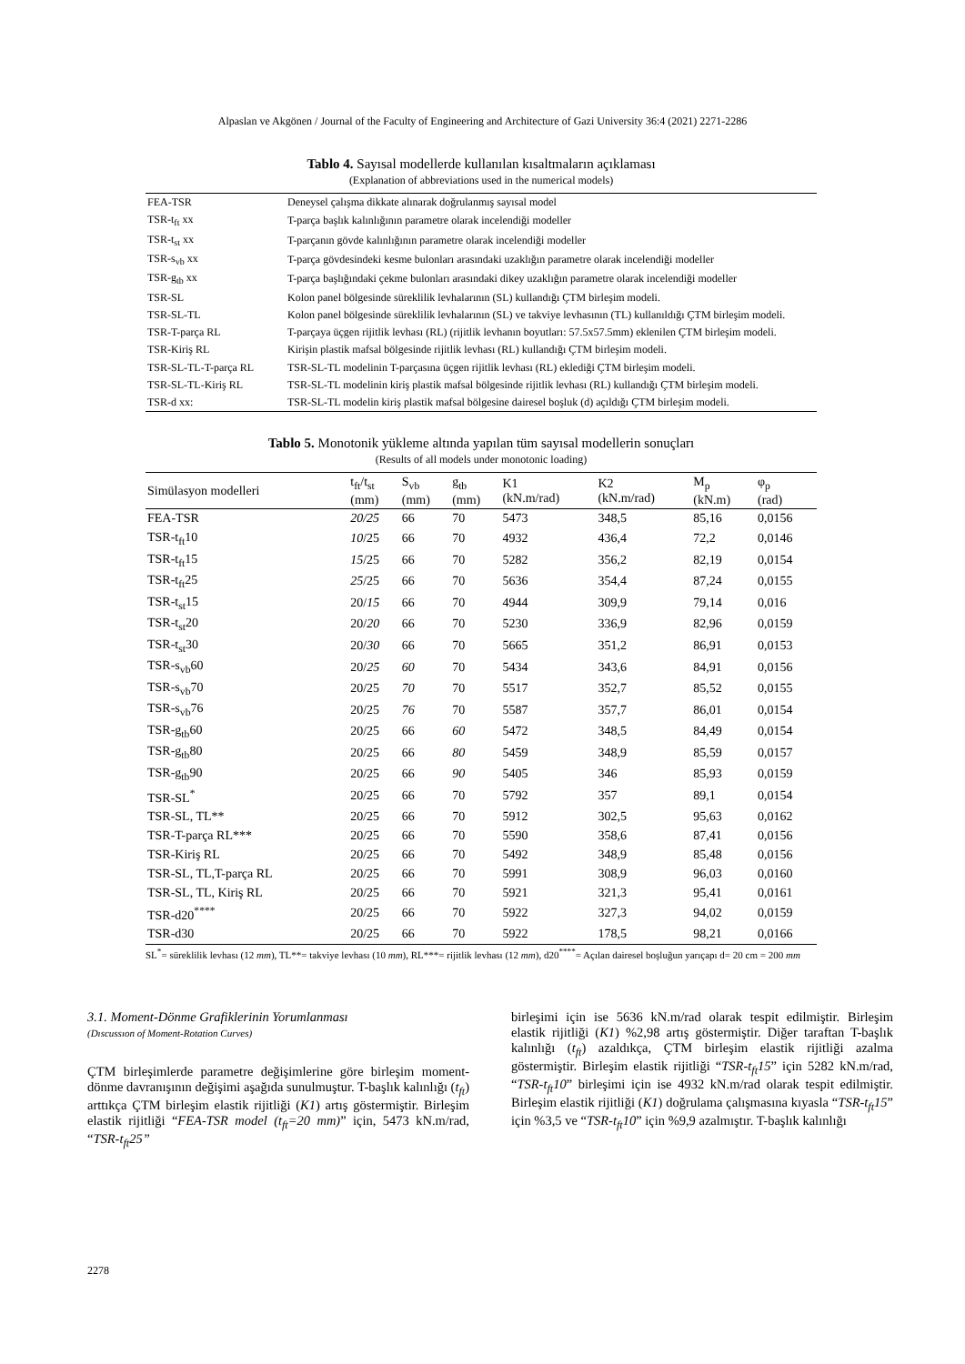Alpaslan ve Akgönen / Journal of the Faculty of Engineering and Architecture of Gazi University 36:4 (2021) 2271-2286
Tablo 4. Sayısal modellerde kullanılan kısaltmaların açıklaması
(Explanation of abbreviations used in the numerical models)
| FEA-TSR | Deneysel çalışma dikkate alınarak doğrulanmış sayısal model |
| TSR-t<sub>ft</sub> xx | T-parça başlık kalınlığının parametre olarak incelendiği modeller |
| TSR-t<sub>st</sub> xx | T-parçanın gövde kalınlığının parametre olarak incelendiği modeller |
| TSR-s<sub>vb</sub> xx | T-parça gövdesindeki kesme bulonları arasındaki uzaklığın parametre olarak incelendiği modeller |
| TSR-g<sub>tb</sub> xx | T-parça başlığındaki çekme bulonları arasındaki dikey uzaklığın parametre olarak incelendiği modeller |
| TSR-SL | Kolon panel bölgesinde süreklilik levhalarının (SL) kullandığı ÇTM birleşim modeli. |
| TSR-SL-TL | Kolon panel bölgesinde süreklilik levhalarının (SL) ve takviye levhasının (TL) kullanıldığı ÇTM birleşim modeli. |
| TSR-T-parça RL | T-parçaya üçgen rijitlik levhası (RL) (rijitlik levhanın boyutları: 57.5x57.5mm) eklenilen ÇTM birleşim modeli. |
| TSR-Kiriş RL | Kirişin plastik mafsal bölgesinde rijitlik levhası (RL) kullandığı ÇTM birleşim modeli. |
| TSR-SL-TL-T-parça RL | TSR-SL-TL modelinin T-parçasına üçgen rijitlik levhası (RL) eklediği ÇTM birleşim modeli. |
| TSR-SL-TL-Kiriş RL | TSR-SL-TL modelinin kiriş plastik mafsal bölgesinde rijitlik levhası (RL) kullandığı ÇTM birleşim modeli. |
| TSR-d xx: | TSR-SL-TL modelin kiriş plastik mafsal bölgesine dairesel boşluk (d) açıldığı ÇTM birleşim modeli. |
Tablo 5. Monotonik yükleme altında yapılan tüm sayısal modellerin sonuçları
(Results of all models under monotonic loading)
| Simülasyon modelleri | t<sub>ft</sub>/t<sub>st</sub> (mm) | S<sub>vb</sub> (mm) | g<sub>tb</sub> (mm) | K1 (kN.m/rad) | K2 (kN.m/rad) | M<sub>p</sub> (kN.m) | φ<sub>p</sub> (rad) |
| --- | --- | --- | --- | --- | --- | --- | --- |
| FEA-TSR | 20/25 | 66 | 70 | 5473 | 348,5 | 85,16 | 0,0156 |
| TSR-t<sub>ft</sub>10 | 10 /25 | 66 | 70 | 4932 | 436,4 | 72,2 | 0,0146 |
| TSR-t<sub>ft</sub>15 | 15 /25 | 66 | 70 | 5282 | 356,2 | 82,19 | 0,0154 |
| TSR-t<sub>ft</sub>25 | 25 /25 | 66 | 70 | 5636 | 354,4 | 87,24 | 0,0155 |
| TSR-t<sub>st</sub>15 | 20/ 15 | 66 | 70 | 4944 | 309,9 | 79,14 | 0,016 |
| TSR-t<sub>st</sub>20 | 20/ 20 | 66 | 70 | 5230 | 336,9 | 82,96 | 0,0159 |
| TSR-t<sub>st</sub>30 | 20/ 30 | 66 | 70 | 5665 | 351,2 | 86,91 | 0,0153 |
| TSR-s<sub>vb</sub>60 | 20/ 25 | 60 | 70 | 5434 | 343,6 | 84,91 | 0,0156 |
| TSR-s<sub>vb</sub>70 | 20/25 | 70 | 70 | 5517 | 352,7 | 85,52 | 0,0155 |
| TSR-s<sub>vb</sub>76 | 20/25 | 76 | 70 | 5587 | 357,7 | 86,01 | 0,0154 |
| TSR-g<sub>tb</sub>60 | 20/25 | 66 | 60 | 5472 | 348,5 | 84,49 | 0,0154 |
| TSR-g<sub>tb</sub>80 | 20/25 | 66 | 80 | 5459 | 348,9 | 85,59 | 0,0157 |
| TSR-g<sub>tb</sub>90 | 20/25 | 66 | 90 | 5405 | 346 | 85,93 | 0,0159 |
| TSR-SL<sup>*</sup> | 20/25 | 66 | 70 | 5792 | 357 | 89,1 | 0,0154 |
| TSR-SL, TL** | 20/25 | 66 | 70 | 5912 | 302,5 | 95,63 | 0,0162 |
| TSR-T-parça RL*** | 20/25 | 66 | 70 | 5590 | 358,6 | 87,41 | 0,0156 |
| TSR-Kiriş RL | 20/25 | 66 | 70 | 5492 | 348,9 | 85,48 | 0,0156 |
| TSR-SL, TL,T-parça RL | 20/25 | 66 | 70 | 5991 | 308,9 | 96,03 | 0,0160 |
| TSR-SL, TL, Kiriş RL | 20/25 | 66 | 70 | 5921 | 321,3 | 95,41 | 0,0161 |
| TSR-d20<sup>****</sup> | 20/25 | 66 | 70 | 5922 | 327,3 | 94,02 | 0,0159 |
| TSR-d30 | 20/25 | 66 | 70 | 5922 | 178,5 | 98,21 | 0,0166 |
SL<sup>*</sup>= süreklilik levhası (12 mm), TL**= takviye levhası (10 mm), RL***= rijitlik levhası (12 mm), d20<sup>****</sup>= Açılan dairesel boşluğun yarıçapı d= 20 cm = 200 mm
3.1. Moment-Dönme Grafiklerinin Yorumlanması
(Dıscussıon of Moment-Rotation Curves)
ÇTM birleşimlerde parametre değişimlerine göre birleşim moment-dönme davranışının değişimi aşağıda sunulmuştur. T-başlık kalınlığı (t<sub>ft</sub>) arttıkça ÇTM birleşim elastik rijitliği (K1) artış göstermiştir. Birleşim elastik rijitliği “FEA-TSR model (t<sub>ft</sub>=20 mm)” için, 5473 kN.m/rad, “TSR-t<sub>ft</sub>25”
birleşimi için ise 5636 kN.m/rad olarak tespit edilmiştir. Birleşim elastik rijitliği (K1) %2,98 artış göstermiştir. Diğer taraftan T-başlık kalınlığı (t<sub>ft</sub>) azaldıkça, ÇTM birleşim elastik rijitliği azalma göstermiştir. Birleşim elastik rijitliği “TSR-t<sub>ft</sub>15” için 5282 kN.m/rad, “TSR-t<sub>ft</sub>10” birleşimi için ise 4932 kN.m/rad olarak tespit edilmiştir. Birleşim elastik rijitliği (K1) doğrulama çalışmasına kıyasla “TSR-t<sub>ft</sub>15” için %3,5 ve “TSR-t<sub>ft</sub>10” için %9,9 azalmıştır. T-başlık kalınlığı
2278